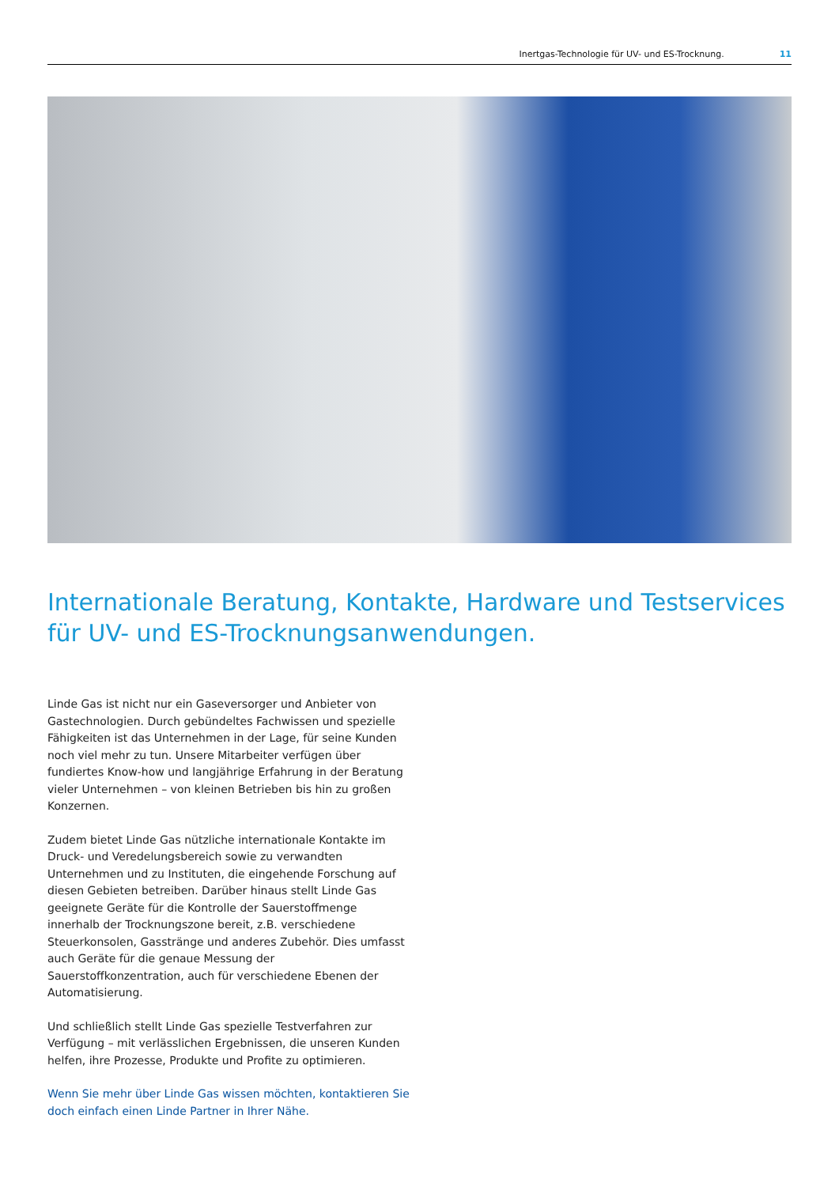Inertgas-Technologie für UV- und ES-Trocknung. 11
Internationale Beratung, Kontakte, Hardware und Testservices für UV- und ES-Trocknungsanwendungen.
Linde Gas ist nicht nur ein Gaseversorger und Anbieter von Gastech­nologien. Durch gebündeltes Fachwissen und spezielle Fähigkeiten ist das Unternehmen in der Lage, für seine Kunden noch viel mehr zu tun. Unsere Mitarbeiter verfügen über fundiertes Know-how und langjährige Erfahrung in der Beratung vieler Unternehmen – von kleinen Betrieben bis hin zu großen Konzernen.
Zudem bietet Linde Gas nützliche internationale Kontakte im Druck- und Veredelungsbereich sowie zu verwandten Unternehmen und zu Institu­ten, die eingehende Forschung auf diesen Gebieten betreiben. Darüber hinaus stellt Linde Gas geeignete Geräte für die Kontrolle der Sauerstoffmenge innerhalb der Trocknungszone bereit, z.B. verschiede­ne Steuerkonsolen, Gasstränge und anderes Zubehör. Dies umfasst auch Geräte für die genaue Messung der Sauerstoffkonzentration, auch für verschiedene Ebenen der Automatisierung.
Und schließlich stellt Linde Gas spezielle Testverfahren zur Verfügung – mit verlässlichen Ergebnissen, die unseren Kunden helfen, ihre Prozes­se, Produkte und Profite zu optimieren.
Wenn Sie mehr über Linde Gas wissen möchten, kontaktieren Sie doch einfach einen Linde Partner in Ihrer Nähe.